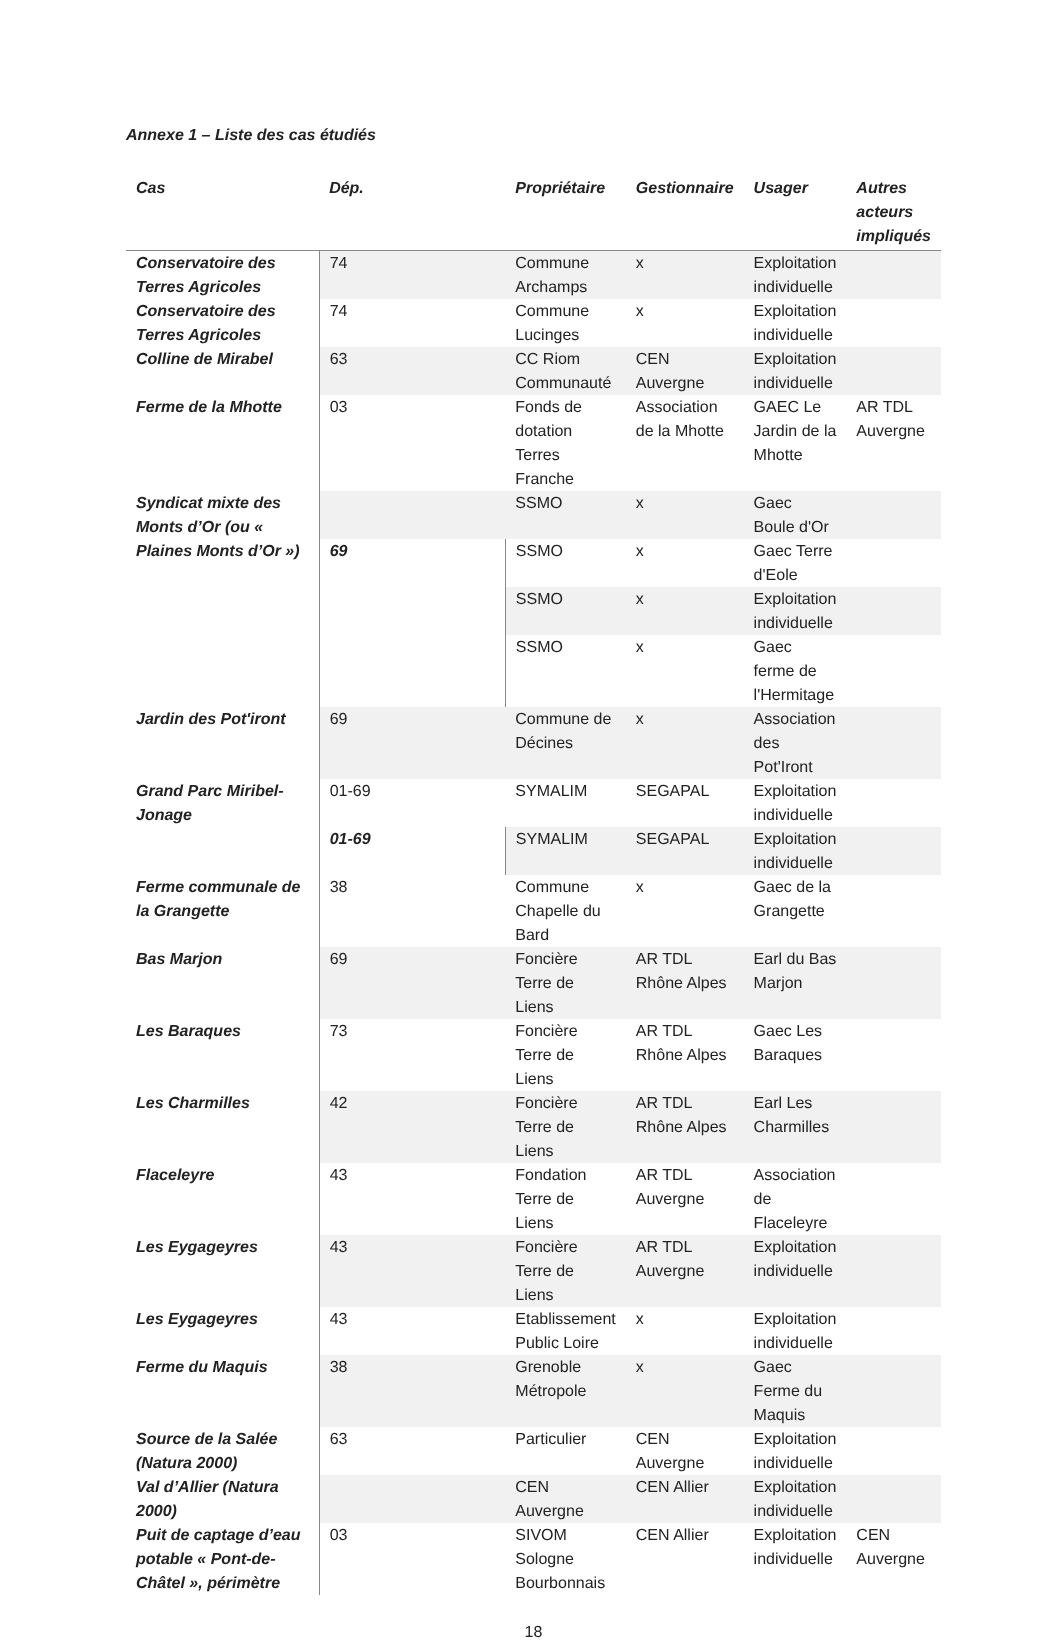Annexe 1 – Liste des cas étudiés
| Cas | Dép. | Propriétaire | Gestionnaire | Usager | Autres acteurs impliqués |
| --- | --- | --- | --- | --- | --- |
| Conservatoire des Terres Agricoles | 74 | Commune Archamps | x | Exploitation individuelle | |
| Conservatoire des Terres Agricoles | 74 | Commune Lucinges | x | Exploitation individuelle | |
| Colline de Mirabel | 63 | CC Riom Communauté | CEN Auvergne | Exploitation individuelle | |
| Ferme de la Mhotte | 03 | Fonds de dotation Terres Franche | Association de la Mhotte | GAEC Le Jardin de la Mhotte | AR TDL Auvergne |
| Syndicat mixte des Monts d’Or (ou « Plaines Monts d’Or ») | | SSMO | x | Gaec Boule d'Or | |
| | 69 | SSMO | x | Gaec Terre d'Eole | |
| | | SSMO | x | Exploitation individuelle | |
| | | SSMO | x | Gaec ferme de l'Hermitage | |
| Jardin des Pot'iront | 69 | Commune de Décines | x | Association des Pot'Iront | |
| Grand Parc Miribel-Jonage | 01-69 | SYMALIM | SEGAPAL | Exploitation individuelle | |
| | 01-69 | SYMALIM | SEGAPAL | Exploitation individuelle | |
| Ferme communale de la Grangette | 38 | Commune Chapelle du Bard | x | Gaec de la Grangette | |
| Bas Marjon | 69 | Foncière Terre de Liens | AR TDL Rhône Alpes | Earl du Bas Marjon | |
| Les Baraques | 73 | Foncière Terre de Liens | AR TDL Rhône Alpes | Gaec Les Baraques | |
| Les Charmilles | 42 | Foncière Terre de Liens | AR TDL Rhône Alpes | Earl Les Charmilles | |
| Flaceleyre | 43 | Fondation Terre de Liens | AR TDL Auvergne | Association de Flaceleyre | |
| Les Eygageyres | 43 | Foncière Terre de Liens | AR TDL Auvergne | Exploitation individuelle | |
| Les Eygageyres | 43 | Etablissement Public Loire | x | Exploitation individuelle | |
| Ferme du Maquis | 38 | Grenoble Métropole | x | Gaec Ferme du Maquis | |
| Source de la Salée (Natura 2000) | 63 | Particulier | CEN Auvergne | Exploitation individuelle | |
| Val d’Allier (Natura 2000) | | CEN Auvergne | CEN Allier | Exploitation individuelle | |
| Puit de captage d’eau potable « Pont-de-Châtel », périmètre | 03 | SIVOM Sologne Bourbonnais | CEN Allier | Exploitation individuelle | CEN Auvergne |
18